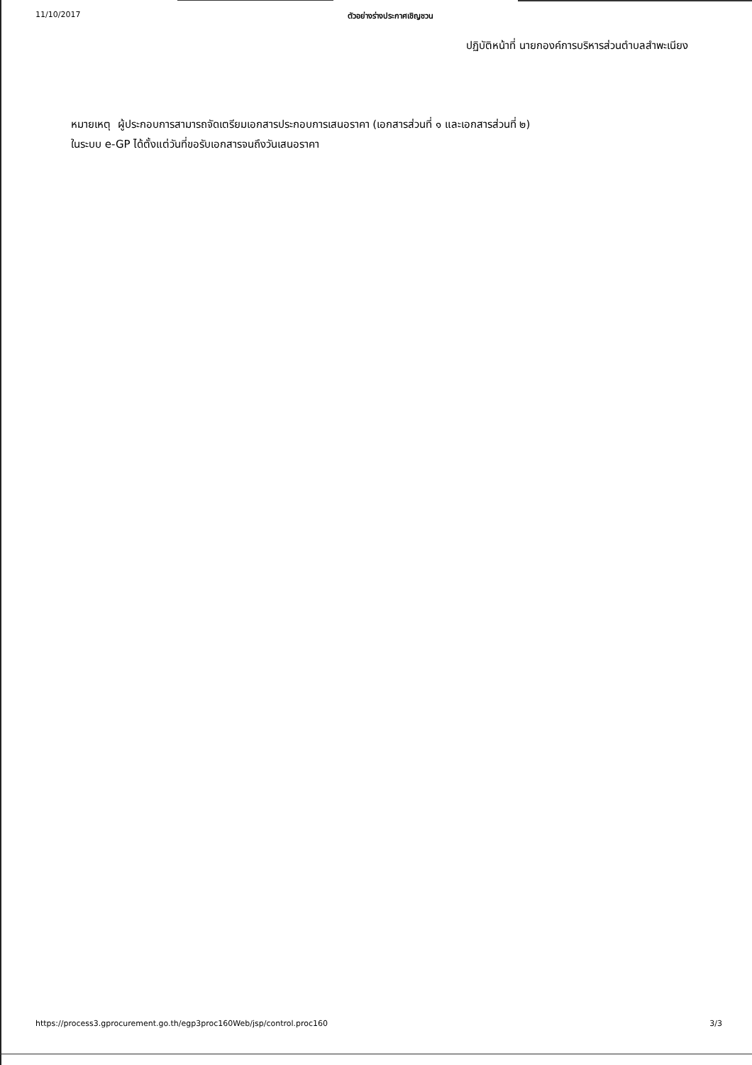11/10/2017 ตัวอย่างร่างประกาศเชิญชวน
ปฏิบัติหน้าที่ นายกองค์การบริหารส่วนตำบลสำพะเนียง
หมายเหตุ ผู้ประกอบการสามารถจัดเตรียมเอกสารประกอบการเสนอราคา (เอกสารส่วนที่ ๑ และเอกสารส่วนที่ ๒)
ในระบบ e-GP ได้ตั้งแต่วันที่ขอรับเอกสารจนถึงวันเสนอราคา
https://process3.gprocurement.go.th/egp3proc160Web/jsp/control.proc160 3/3